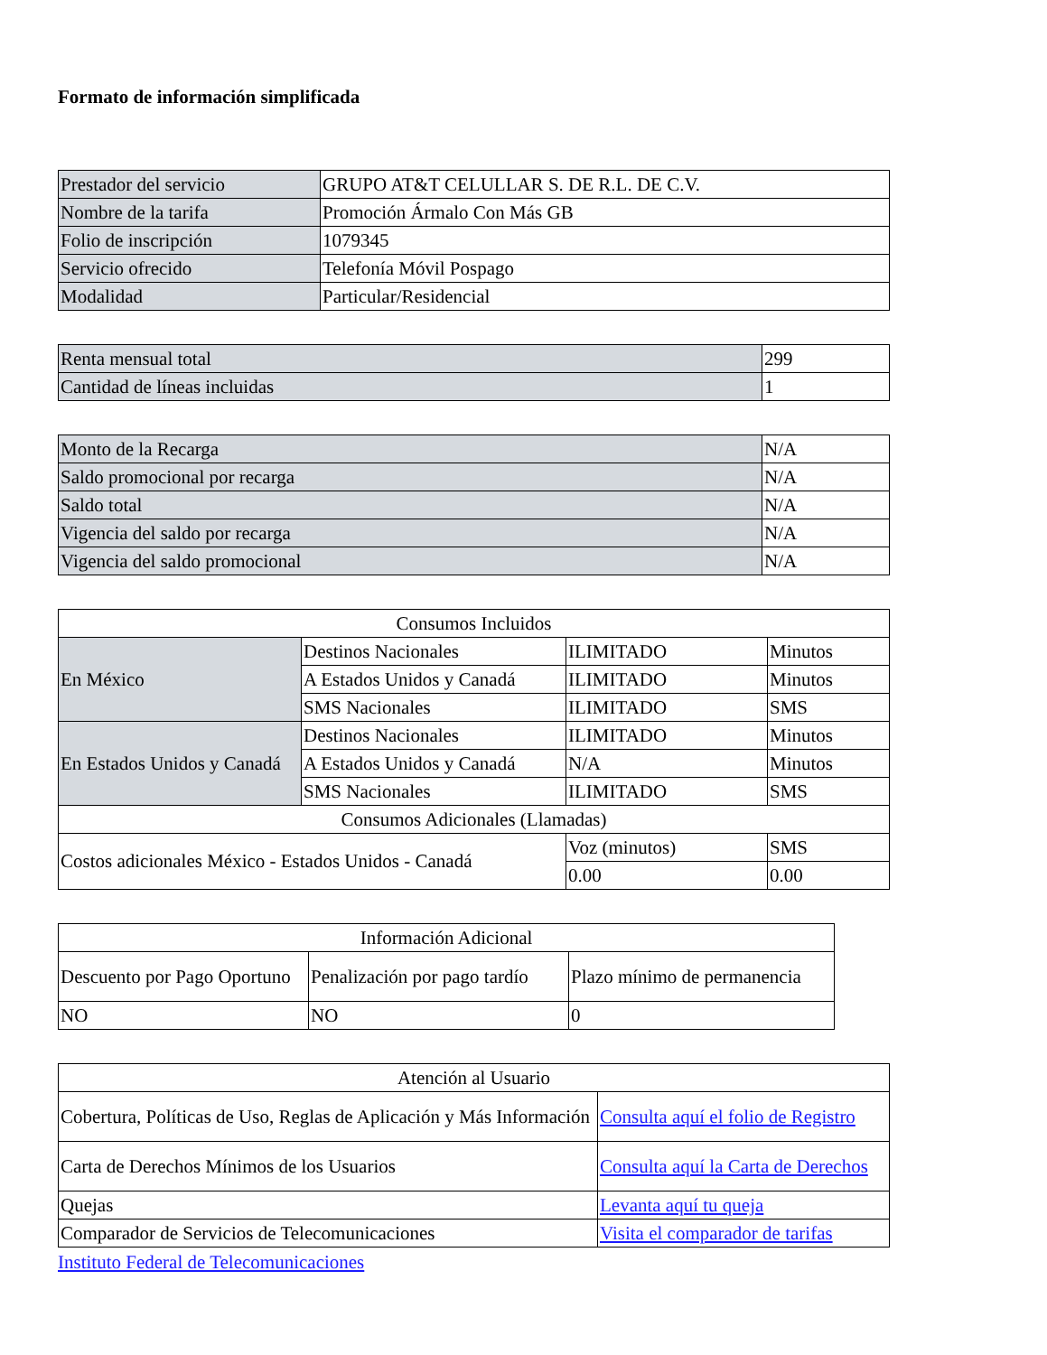Formato de información simplificada
| Prestador del servicio | GRUPO AT&T CELULLAR S. DE R.L. DE C.V. |
| Nombre de la tarifa | Promoción Ármalo Con Más GB |
| Folio de inscripción | 1079345 |
| Servicio ofrecido | Telefonía Móvil Pospago |
| Modalidad | Particular/Residencial |
| Renta mensual total | 299 |
| Cantidad de líneas incluidas | 1 |
| Monto de la Recarga | N/A |
| Saldo promocional por recarga | N/A |
| Saldo total | N/A |
| Vigencia del saldo por recarga | N/A |
| Vigencia del saldo promocional | N/A |
| Consumos Incluidos | | | |
| En México | Destinos Nacionales | ILIMITADO | Minutos |
| | A Estados Unidos y Canadá | ILIMITADO | Minutos |
| | SMS Nacionales | ILIMITADO | SMS |
| En Estados Unidos y Canadá | Destinos Nacionales | ILIMITADO | Minutos |
| | A Estados Unidos y Canadá | N/A | Minutos |
| | SMS Nacionales | ILIMITADO | SMS |
| Consumos Adicionales (Llamadas) | | | |
| Costos adicionales México - Estados Unidos - Canadá | | Voz (minutos) | SMS |
| | | 0.00 | 0.00 |
| Información Adicional | | |
| Descuento por Pago Oportuno | Penalización por pago tardío | Plazo mínimo de permanencia |
| NO | NO | 0 |
| Atención al Usuario | |
| Cobertura, Políticas de Uso, Reglas de Aplicación y Más Información | Consulta aquí el folio de Registro |
| Carta de Derechos Mínimos de los Usuarios | Consulta aquí la Carta de Derechos |
| Quejas | Levanta aquí tu queja |
| Comparador de Servicios de Telecomunicaciones | Visita el comparador de tarifas |
Instituto Federal de Telecomunicaciones